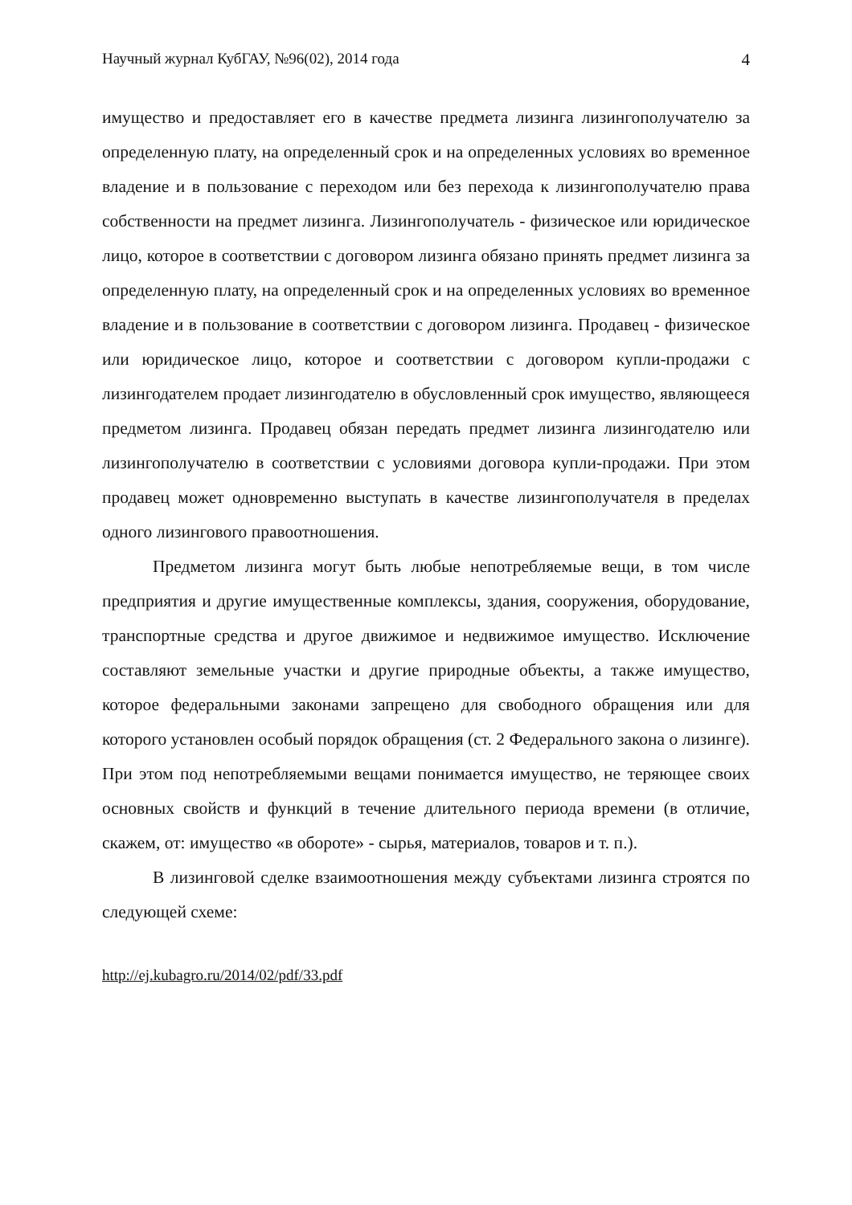Научный журнал КубГАУ, №96(02), 2014 года 4
имущество и предоставляет его в качестве предмета лизинга лизингополучателю за определенную плату, на определенный срок и на определенных условиях во временное владение и в пользование с переходом или без перехода к лизингополучателю права собственности на предмет лизинга. Лизингополучатель - физическое или юридическое лицо, которое в соответствии с договором лизинга обязано принять предмет лизинга за определенную плату, на определенный срок и на определенных условиях во временное владение и в пользование в соответствии с договором лизинга. Продавец - физическое или юридическое лицо, которое и соответствии с договором купли-продажи с лизингодателем продает лизингодателю в обусловленный срок имущество, являющееся предметом лизинга. Продавец обязан передать предмет лизинга лизингодателю или лизингополучателю в соответствии с условиями договора купли-продажи. При этом продавец может одновременно выступать в качестве лизингополучателя в пределах одного лизингового правоотношения.
Предметом лизинга могут быть любые непотребляемые вещи, в том числе предприятия и другие имущественные комплексы, здания, сооружения, оборудование, транспортные средства и другое движимое и недвижимое имущество. Исключение составляют земельные участки и другие природные объекты, а также имущество, которое федеральными законами запрещено для свободного обращения или для которого установлен особый порядок обращения (ст. 2 Федерального закона о лизинге). При этом под непотребляемыми вещами понимается имущество, не теряющее своих основных свойств и функций в течение длительного периода времени (в отличие, скажем, от: имущество «в обороте» - сырья, материалов, товаров и т. п.).
В лизинговой сделке взаимоотношения между субъектами лизинга строятся по следующей схеме:
http://ej.kubagro.ru/2014/02/pdf/33.pdf